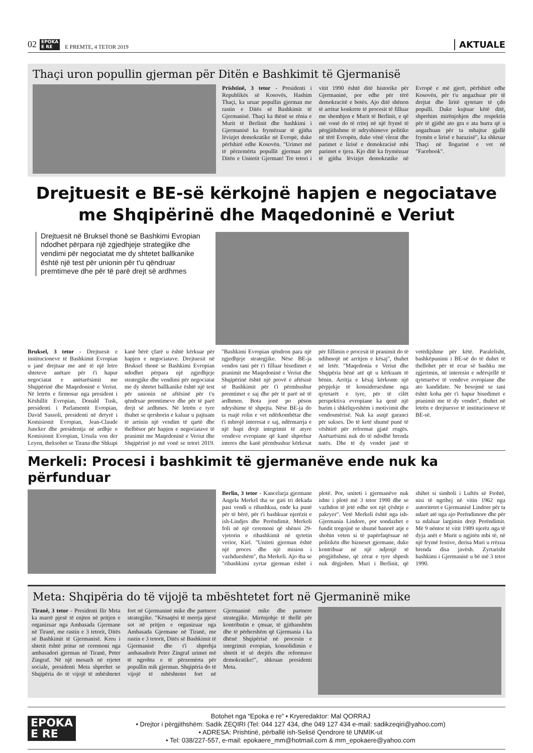02 EPOKA
E RE E PREMTE, 4 TETOR 2019 AKTUALE
Thaçi uron popullin gjerman për Ditën e Bashkimit të Gjermanisë
Prishtinë, 3 tetor - Presidenti i Republikës së Kosovës, Hashim Thaçi, ka uruar popullin gjerman me rastin e Ditës së Bashkimit të Gjermanisë. Thaçi ka thënë se rënia e Murit të Berlinit dhe bashkimi i Gjermanisë ka frymëzuar të gjitha lëvizjet demokratike në Evropë, duke përfshirë edhe Kosovën. "Urimet më të përzemërta popullit gjerman për Ditën e Unitetit Gjerman! Tre tetori i vitit 1990 është ditë historike për Gjermaninë, por edhe për tërë demokracitë e botës. Ajo ditë shënon të arritur konkrete të procesit të filluar me shembjen e Murit të Berlinit, e që më vonë do të rritej në një frymë të përgjithshme të ndryshimeve politike në tërë Evropën, duke vënë vlerat dhe parimet e lirisë e demokracisë mbi parimet e tjera. Kjo ditë ka frymëzuar të gjitha lëvizjet demokratike në Evropë e më gjerë, përfshirë edhe Kosovën, për t'u angazhuar për të drejtat dhe liritë qytetare të çdo populli. Duke kujtuar këtë ditë, shprehim mirënjohjen dhe respektin për të gjithë ato gra e ata burra që u angazhuan për ta mbajtur gjallë frymën e lirisë e barazisë", ka shkruar Thaçi në llogarinë e vet në "Facebook".
Drejtuesit e BE-së kërkojnë hapjen e negociatave
me Shqipërinë dhe Maqedoninë e Veriut
Drejtuesit në Bruksel thonë se Bashkimi Evropian ndodhet përpara një zgjedhjeje strategjike dhe vendimi për negociatat me dy shtetet ballkanike është një test për unionin për t'u qëndruar premtimeve dhe për të parë drejt së ardhmes
Bruksel, 3 tetor - Drejtuesit e institucioneve të Bashkimit Evropian u janë drejtuar me anë të një letre shteteve anëtare për t'i hapur negociatat e anëtarësimit me Shqipërinë dhe Maqedoninë e Veriut. Në letrën e firmosur nga president i Këshillit Evropian, Donald Tusk, presidenti i Parlamentit Evropian, David Sassoli, presidenti në detyrë i Komisionit Evropian, Jean-Claude Juncker dhe presidentja në ardhje e Komisionit Evropian, Ursula von der Leyen, theksohet se Tirana dhe Shkupi kanë bërë çfarë u është kërkuar për hapjen e negociatave. Drejtuesit në Bruksel thonë se Bashkimi Evropian ndodhet përpara një zgjedhjeje strategjike dhe vendimi për negociatat me dy shtetet ballkanike është një test për unionin në aftësinë për t'u qëndruar premtimeve dhe për të parë drejt së ardhmes. Në letrën e tyre thuhet se qershorin e kaluar u pajtuam të arrinin një vendim të qartë dhe thelbësor për hapjen e negociatave të pranimit me Maqedoninë e Veriut dhe Shqipërinë jo më vonë se tetori 2019. "Bashkimi Evropian qëndron para një zgjedhjeje strategjike. Nëse BE-ja vendos tani për t'i filluar bisedimet e pranimit me Maqedoninë e Veriut dhe Shqipërinë është një provë e aftësisë së Bashkimit për t'i përmbushur premtimet e saj dhe për të parë në të ardhmen. Bota jonë po pëson ndryshime të shpejta. Nëse BE-ja do ta ruajë rolin e vet ndërkombëtar dhe t'i mbrojë interesat e saj, ndërmarrja e një hapi drejt integrimit të atyre vendeve evropiane që kanë shprehur interes dhe kanë përmbushur kërkesat për fillimin e procesit të pranimit do të ndihmojë në arritjen e kësaj", thuhet në letër. "Maqedonia e Veriut dhe Shqipëria bënë atë që u kërkuam të bënin. Arritja e kësaj kërkonte një përpjekje të konsiderueshme nga qytetarët e tyre, për të cilët perspektiva evropiane ka qenë një burim i shkëlqyeshëm i motivimit dhe vendosmërisë. Nuk ka asnjë garanci për sukses. Do të ketë shumë punë të vështirë për reformat gjatë rrugës. Anëtarësimi nuk do të ndodhë brenda natës. Dhe të dy vendet janë të vetëdijshme për këtë. Paralelisht, bashkëpunimi i BE-së do të duhet të thellohet për të ecur së bashku me zgjerimin, në interesin e ndërsjellë të qytetarëve të vendeve evropiane dhe ato kandidate. Ne besojmë se tani është koha për t'i hapur bisedimet e pranimit me të dy vendet", thuhet në letrën e drejtuesve të institucioneve të BE-së.
Merkeli: Procesi i bashkimit të gjermanëve ende nuk ka përfunduar
Berlin, 3 tetor - Kancelarja gjermane Angela Merkel tha se gati tri dekada pasi vendi u ribashkua, ende ka punë për të bërë, për t'i bashkuar njerëzit e ish-Lindjes dhe Perëndimit. Merkeli foli në një ceremoni që shënoi 29-vjetorin e ribashkimit në qytetin verior, Kiel. "Uniteti gjerman është një proces dhe një mision i vazhdueshëm", tha Merkeli. Ajo tha se "ribashkimi zyrtar gjerman është i plotë. Por, uniteti i gjermanëve nuk ishte i plotë më 3 tetor 1990 dhe se vazhdon të jetë edhe sot një çështje e pakryer". Vetë Merkeli është nga ish-Gjermania Lindore, por sondazhet e fundit tregojnë se shumë banorë atje e shohin veten si të papërfaqësuar në politikën dhe bizneset gjermane, duke kontribuar në një ndjenjë të përgjithshme, që zërat e tyre shpesh nuk dëgjohen. Muri i Berlinit, që shihet si simboli i Luftës së Ftohtë, nisi të ngrihej në vitin 1962 nga autoritetet e Gjermanisë Lindore për ta ndarë atë nga ajo Perëndimore dhe për ta ndaluar largimin drejt Perëndimit. Më 9 nëntor të vitit 1989 njerëz nga të dyja anët e Murit u ngjitën mbi të, në një frymë festive, derisa Muri u rrëzua brenda disa javësh. Zyrtarisht bashkimi i Gjermanisë u bë më 3 tetor 1990.
Meta: Shqipëria do të vijojë ta mbështetet fort në Gjermaninë mike
Tiranë, 3 tetor - Presidenti Ilir Meta ka marrë pjesë të enjten në pritjen e organizuar nga Ambasada Gjermane në Tiranë, me rastin e 3 tetorit, Ditës së Bashkimit të Gjermanisë. Kreu i shtetit është pritur në ceremoni nga ambasadori gjerman në Tiranë, Peter Zingraf. Në një mesazh në rrjetet sociale, presidenti Meta shprehet se Shqipëria do të vijojë të mbështetet fort në Gjermaninë mike dhe partnere strategjike. "Kënaqësi të merrja pjesë sot në pritjen e organizuar nga Ambasada Gjermane në Tiranë, me rastin e 3 tetorit, Ditës së Bashkimit të Gjermanisë dhe t'i shprehja ambasadorit Peter Zingraf urimet më të ngrohta e të përzemërta për popullin mik gjerman. Shqipëria do të vijojë të mbështetet fort në Gjermaninë mike dhe partnere strategjike. Mirënjohje të thellë për kontributin e çmuar, të gjithanshëm dhe të përhershëm që Gjermania i ka dhënë Shqipërisë në procesin e integrimit evropian, konsolidimin e shtetit të së drejtës dhe reformave demokratike!", shkruan presidenti Meta.
EPOKA
E RE
Botohet nga “Epoka e re” • Kryeredaktor: Mal QORRAJ
• Drejtor i përgjithshëm: Sadik ZEQIRI (Tel: 044 127 434, dhe 049 127 434 e-mail: sadikzeqiri@yahoo.com)
• ADRESA: Prishtinë, përballë ish-Selisë Qendrore të UNMIK-ut
• Tel: 038/227-557, e-mail: epokaere_mm@hotmail.com & mm_epokaere@yahoo.com